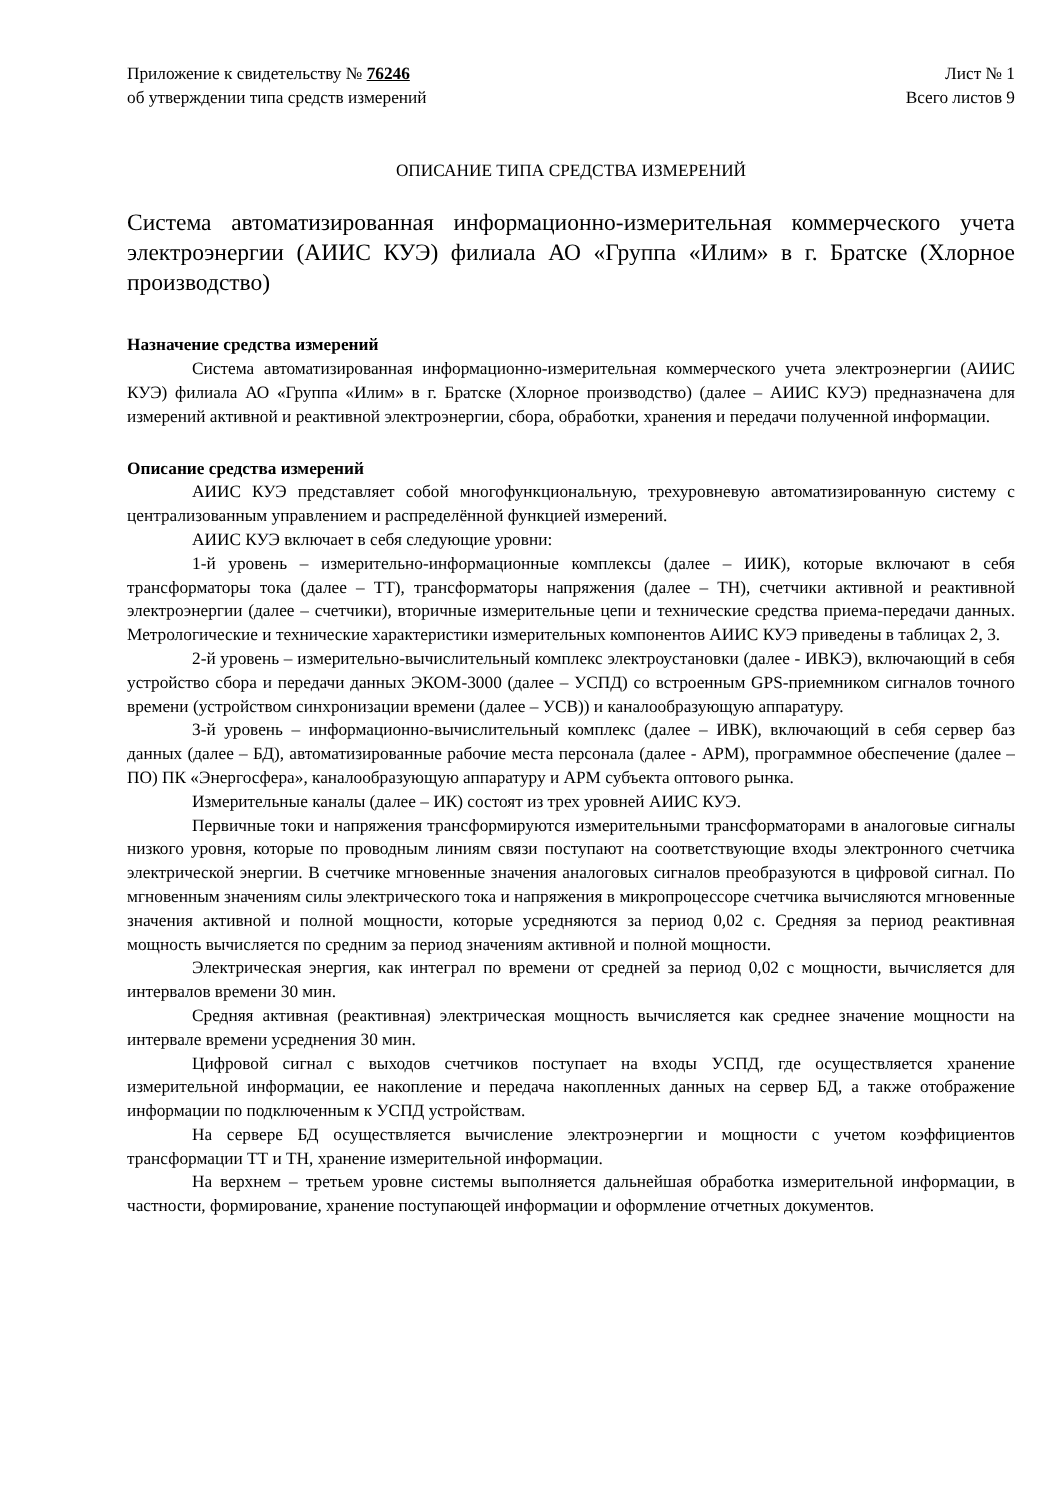Приложение к свидетельству № 76246
об утверждении типа средств измерений
Лист № 1
Всего листов 9
ОПИСАНИЕ ТИПА СРЕДСТВА ИЗМЕРЕНИЙ
Система автоматизированная информационно-измерительная коммерческого учета электроэнергии (АИИС КУЭ) филиала АО «Группа «Илим» в г. Братске (Хлорное производство)
Назначение средства измерений
Система автоматизированная информационно-измерительная коммерческого учета электроэнергии (АИИС КУЭ) филиала АО «Группа «Илим» в г. Братске (Хлорное производство) (далее – АИИС КУЭ) предназначена для измерений активной и реактивной электроэнергии, сбора, обработки, хранения и передачи полученной информации.
Описание средства измерений
АИИС КУЭ представляет собой многофункциональную, трехуровневую автоматизированную систему с централизованным управлением и распределённой функцией измерений.
АИИС КУЭ включает в себя следующие уровни:
1-й уровень – измерительно-информационные комплексы (далее – ИИК), которые включают в себя трансформаторы тока (далее – ТТ), трансформаторы напряжения (далее – ТН), счетчики активной и реактивной электроэнергии (далее – счетчики), вторичные измерительные цепи и технические средства приема-передачи данных. Метрологические и технические характеристики измерительных компонентов АИИС КУЭ приведены в таблицах 2, 3.
2-й уровень – измерительно-вычислительный комплекс электроустановки (далее - ИВКЭ), включающий в себя устройство сбора и передачи данных ЭКОМ-3000 (далее – УСПД) со встроенным GPS-приемником сигналов точного времени (устройством синхронизации времени (далее – УСВ)) и каналообразующую аппаратуру.
3-й уровень – информационно-вычислительный комплекс (далее – ИВК), включающий в себя сервер баз данных (далее – БД), автоматизированные рабочие места персонала (далее - АРМ), программное обеспечение (далее – ПО) ПК «Энергосфера», каналообразующую аппаратуру и АРМ субъекта оптового рынка.
Измерительные каналы (далее – ИК) состоят из трех уровней АИИС КУЭ.
Первичные токи и напряжения трансформируются измерительными трансформаторами в аналоговые сигналы низкого уровня, которые по проводным линиям связи поступают на соответствующие входы электронного счетчика электрической энергии. В счетчике мгновенные значения аналоговых сигналов преобразуются в цифровой сигнал. По мгновенным значениям силы электрического тока и напряжения в микропроцессоре счетчика вычисляются мгновенные значения активной и полной мощности, которые усредняются за период 0,02 с. Средняя за период реактивная мощность вычисляется по средним за период значениям активной и полной мощности.
Электрическая энергия, как интеграл по времени от средней за период 0,02 с мощности, вычисляется для интервалов времени 30 мин.
Средняя активная (реактивная) электрическая мощность вычисляется как среднее значение мощности на интервале времени усреднения 30 мин.
Цифровой сигнал с выходов счетчиков поступает на входы УСПД, где осуществляется хранение измерительной информации, ее накопление и передача накопленных данных на сервер БД, а также отображение информации по подключенным к УСПД устройствам.
На сервере БД осуществляется вычисление электроэнергии и мощности с учетом коэффициентов трансформации ТТ и ТН, хранение измерительной информации.
На верхнем – третьем уровне системы выполняется дальнейшая обработка измерительной информации, в частности, формирование, хранение поступающей информации и оформление отчетных документов.